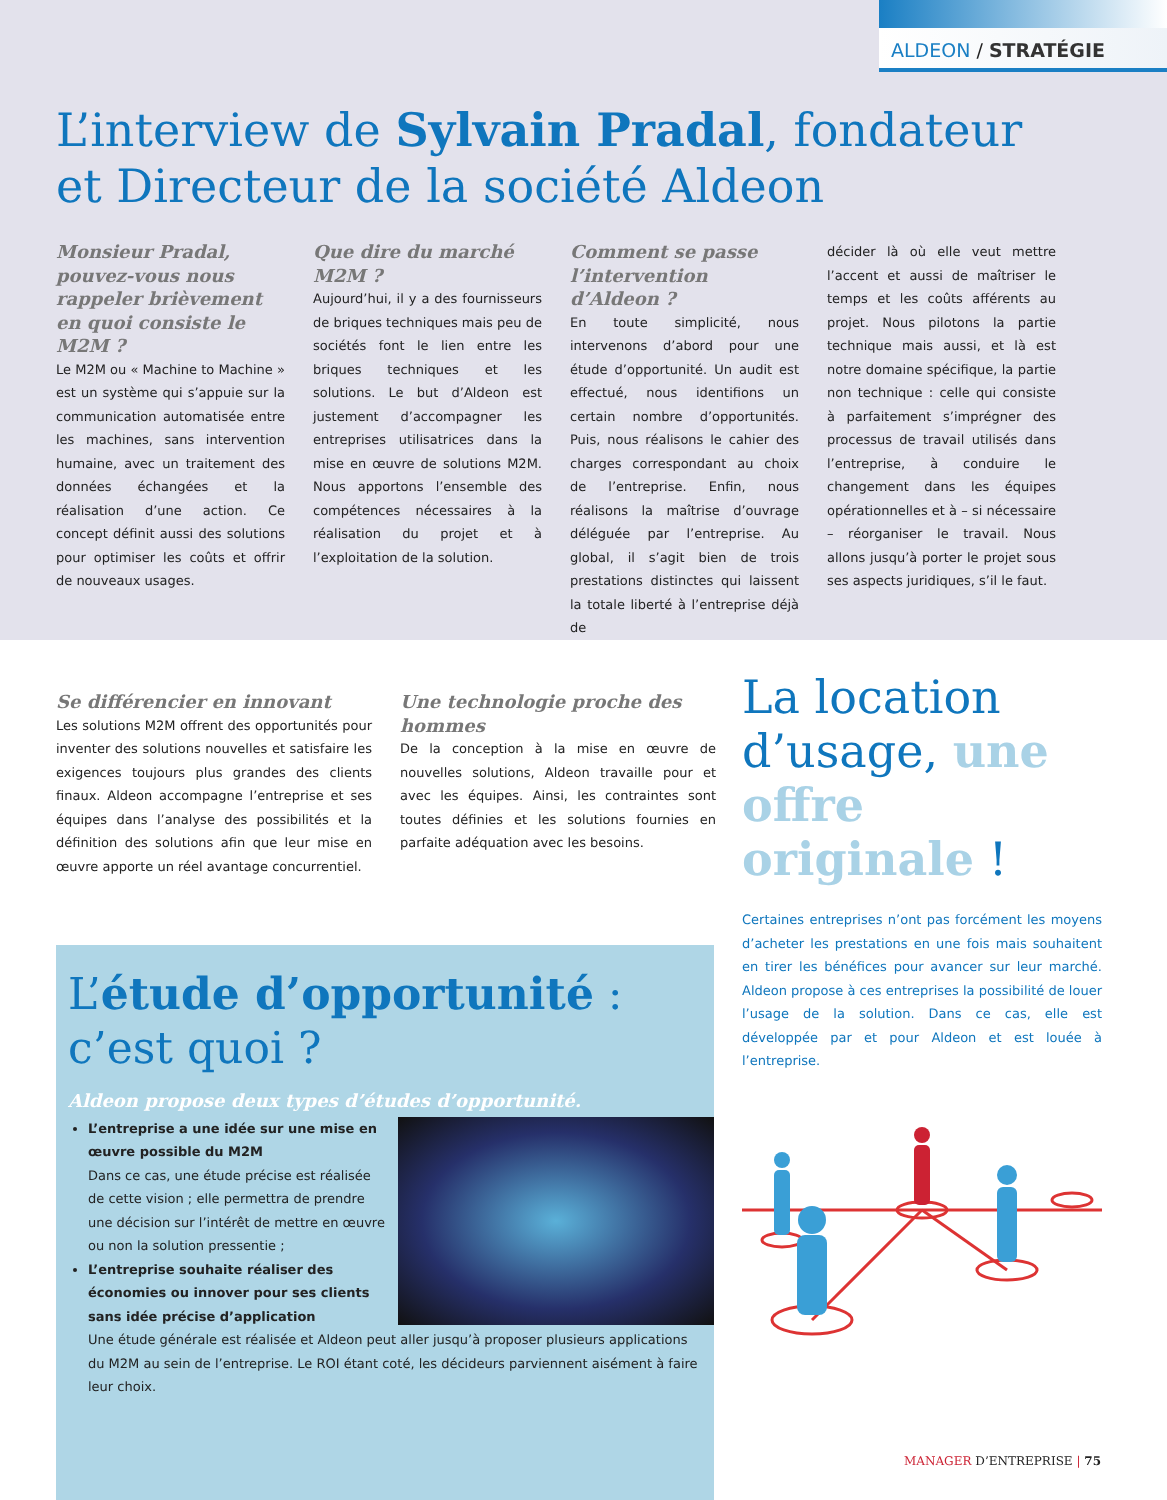ALDEON / STRATÉGIE
L’interview de Sylvain Pradal, fondateur
et Directeur de la société Aldeon
Monsieur Pradal, pouvez-vous nous rappeler brièvement en quoi consiste le M2M ?
Le M2M ou « Machine to Machine » est un système qui s’appuie sur la communication automatisée entre les machines, sans intervention humaine, avec un traitement des données échangées et la réalisation d’une action. Ce concept définit aussi des solutions pour optimiser les coûts et offrir de nouveaux usages.
Que dire du marché M2M ?
Aujourd’hui, il y a des fournisseurs de briques techniques mais peu de sociétés font le lien entre les briques techniques et les solutions. Le but d’Aldeon est justement d’accompagner les entreprises utilisatrices dans la mise en œuvre de solutions M2M. Nous apportons l’ensemble des compétences nécessaires à la réalisation du projet et à l’exploitation de la solution.
Comment se passe l’intervention d’Aldeon ?
En toute simplicité, nous intervenons d’abord pour une étude d’opportunité. Un audit est effectué, nous identifions un certain nombre d’opportunités. Puis, nous réalisons le cahier des charges correspondant au choix de l’entreprise. Enfin, nous réalisons la maîtrise d’ouvrage déléguée par l’entreprise. Au global, il s’agit bien de trois prestations distinctes qui laissent la totale liberté à l’entreprise déjà de
décider là où elle veut mettre l’accent et aussi de maîtriser le temps et les coûts afférents au projet. Nous pilotons la partie technique mais aussi, et là est notre domaine spécifique, la partie non technique : celle qui consiste à parfaitement s’imprégner des processus de travail utilisés dans l’entreprise, à conduire le changement dans les équipes opérationnelles et à – si nécessaire – réorganiser le travail. Nous allons jusqu’à porter le projet sous ses aspects juridiques, s’il le faut.
Se différencier en innovant
Les solutions M2M offrent des opportunités pour inventer des solutions nouvelles et satisfaire les exigences toujours plus grandes des clients finaux. Aldeon accompagne l’entreprise et ses équipes dans l’analyse des possibilités et la définition des solutions afin que leur mise en œuvre apporte un réel avantage concurrentiel.
Une technologie proche des hommes
De la conception à la mise en œuvre de nouvelles solutions, Aldeon travaille pour et avec les équipes. Ainsi, les contraintes sont toutes définies et les solutions fournies en parfaite adéquation avec les besoins.
La location d’usage, une offre originale !
Certaines entreprises n’ont pas forcément les moyens d’acheter les prestations en une fois mais souhaitent en tirer les bénéfices pour avancer sur leur marché. Aldeon propose à ces entreprises la possibilité de louer l’usage de la solution. Dans ce cas, elle est développée par et pour Aldeon et est louée à l’entreprise.
L’étude d’opportunité :
c’est quoi ?
Aldeon propose deux types d’études d’opportunité.
L’entreprise a une idée sur une mise en œuvre possible du M2M
Dans ce cas, une étude précise est réalisée de cette vision ; elle permettra de prendre une décision sur l’intérêt de mettre en œuvre ou non la solution pressentie ;
L’entreprise souhaite réaliser des économies ou innover pour ses clients sans idée précise d’application
Une étude générale est réalisée et Aldeon peut aller jusqu’à proposer plusieurs applications du M2M au sein de l’entreprise. Le ROI étant coté, les décideurs parviennent aisément à faire leur choix.
MANAGER D’ENTREPRISE | 75